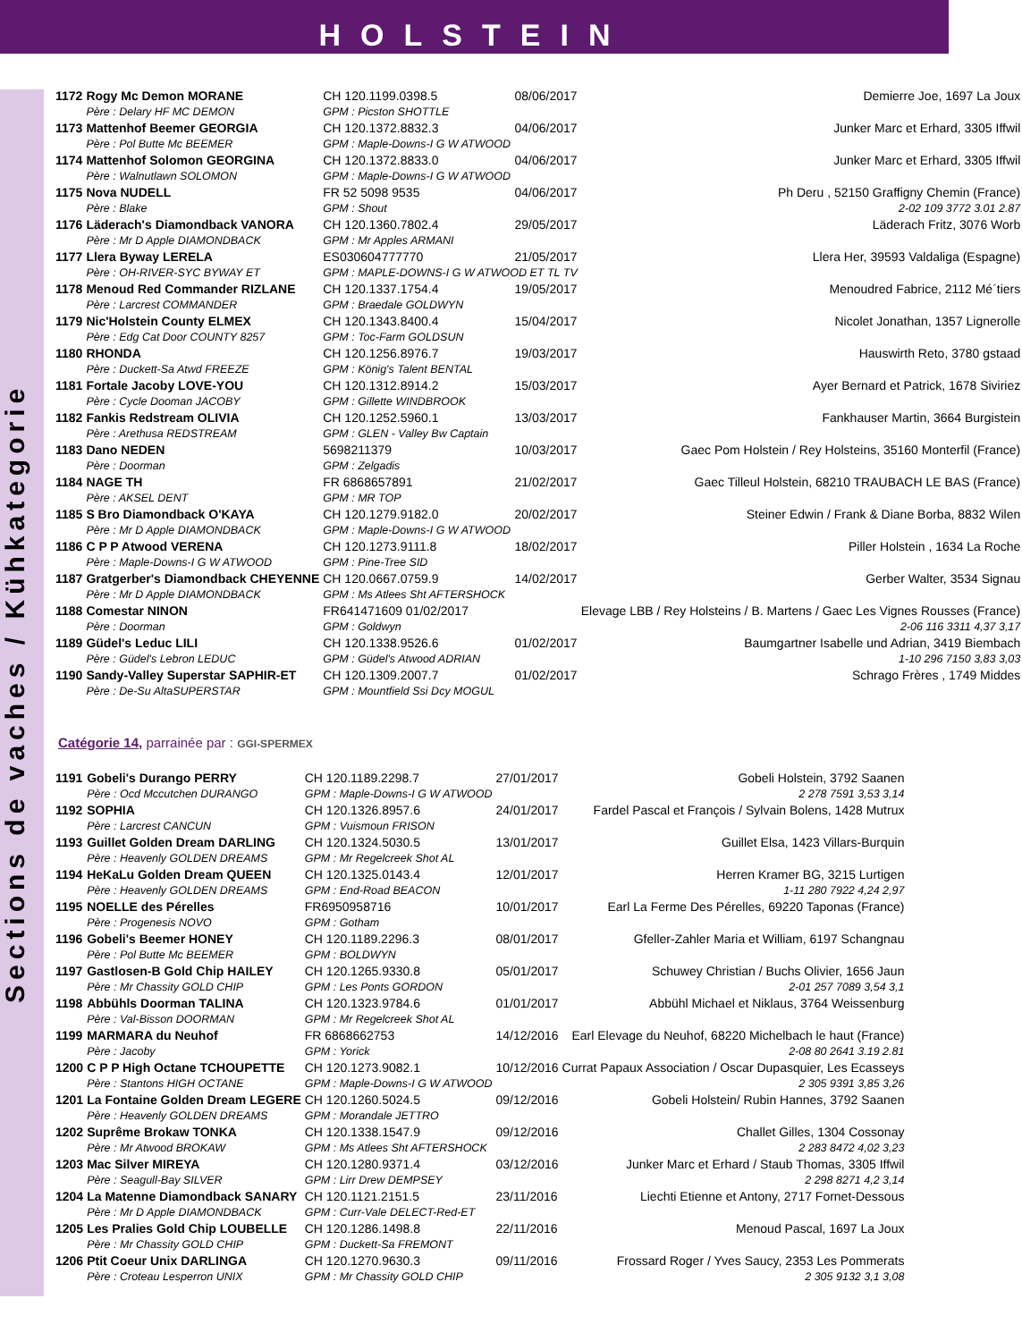HOLSTEIN
Sections de vaches / Kühkategorie
| 1172 | Rogy Mc Demon MORANE | CH 120.1199.0398.5 | 08/06/2017 | Demierre Joe, 1697 La Joux |
| | Père : Delary HF MC DEMON | GPM : Picston SHOTTLE | | |
| 1173 | Mattenhof Beemer GEORGIA | CH 120.1372.8832.3 | 04/06/2017 | Junker Marc et Erhard, 3305 Iffwil |
| | Père : Pol Butte Mc BEEMER | GPM : Maple-Downs-I G W ATWOOD | | |
| 1174 | Mattenhof Solomon GEORGINA | CH 120.1372.8833.0 | 04/06/2017 | Junker Marc et Erhard, 3305 Iffwil |
| | Père : Walnutlawn SOLOMON | GPM : Maple-Downs-I G W ATWOOD | | |
| 1175 | Nova NUDELL | FR 52 5098 9535 | 04/06/2017 | Ph Deru , 52150 Graffigny Chemin (France) |
| | Père : Blake | GPM : Shout | | 2-02 109 3772 3.01 2.87 |
| 1176 | Läderach's Diamondback VANORA | CH 120.1360.7802.4 | 29/05/2017 | Läderach Fritz, 3076 Worb |
| | Père : Mr D Apple DIAMONDBACK | GPM : Mr Apples ARMANI | | |
| 1177 | Llera Byway LERELA | ES030604777770 | 21/05/2017 | Llera Her, 39593 Valdaliga (Espagne) |
| | Père : OH-RIVER-SYC BYWAY ET | GPM : MAPLE-DOWNS-I G W ATWOOD ET TL TV | | |
| 1178 | Menoud Red Commander RIZLANE | CH 120.1337.1754.4 | 19/05/2017 | Menoudred Fabrice, 2112 Mé´tiers |
| | Père : Larcrest COMMANDER | GPM : Braedale GOLDWYN | | |
| 1179 | Nic'Holstein County ELMEX | CH 120.1343.8400.4 | 15/04/2017 | Nicolet Jonathan, 1357 Lignerolle |
| | Père : Edg Cat Door COUNTY 8257 | GPM : Toc-Farm GOLDSUN | | |
| 1180 | RHONDA | CH 120.1256.8976.7 | 19/03/2017 | Hauswirth Reto, 3780 gstaad |
| | Père : Duckett-Sa Atwd FREEZE | GPM : König's Talent BENTAL | | |
| 1181 | Fortale Jacoby LOVE-YOU | CH 120.1312.8914.2 | 15/03/2017 | Ayer Bernard et Patrick, 1678 Siviriez |
| | Père : Cycle Dooman JACOBY | GPM : Gillette WINDBROOK | | |
| 1182 | Fankis Redstream OLIVIA | CH 120.1252.5960.1 | 13/03/2017 | Fankhauser Martin, 3664 Burgistein |
| | Père : Arethusa REDSTREAM | GPM : GLEN - Valley Bw Captain | | |
| 1183 | Dano NEDEN | 5698211379 | 10/03/2017 | Gaec Pom Holstein / Rey Holsteins, 35160 Monterfil (France) |
| | Père : Doorman | GPM : Zelgadis | | |
| 1184 | NAGE TH | FR 6868657891 | 21/02/2017 | Gaec Tilleul Holstein, 68210 TRAUBACH LE BAS (France) |
| | Père : AKSEL DENT | GPM : MR TOP | | |
| 1185 | S Bro Diamondback O'KAYA | CH 120.1279.9182.0 | 20/02/2017 | Steiner Edwin / Frank & Diane Borba, 8832 Wilen |
| | Père : Mr D Apple DIAMONDBACK | GPM : Maple-Downs-I G W ATWOOD | | |
| 1186 | C P P Atwood VERENA | CH 120.1273.9111.8 | 18/02/2017 | Piller Holstein , 1634 La Roche |
| | Père : Maple-Downs-I G W ATWOOD | GPM : Pine-Tree SID | | |
| 1187 | Gratgerber's Diamondback CHEYENNE | CH 120.0667.0759.9 | 14/02/2017 | Gerber Walter, 3534 Signau |
| | Père : Mr D Apple DIAMONDBACK | GPM : Ms Atlees Sht AFTERSHOCK | | |
| 1188 | Comestar NINON | FR641471609 01/02/2017 | | Elevage LBB / Rey Holsteins / B. Martens / Gaec Les Vignes Rousses (France) |
| | Père : Doorman | GPM : Goldwyn | | 2-06 116 3311 4,37 3,17 |
| 1189 | Güdel's Leduc LILI | CH 120.1338.9526.6 | 01/02/2017 | Baumgartner Isabelle und Adrian, 3419 Biembach |
| | Père : Güdel's Lebron LEDUC | GPM : Güdel's Atwood ADRIAN | | 1-10 296 7150 3,83 3,03 |
| 1190 | Sandy-Valley Superstar SAPHIR-ET | CH 120.1309.2007.7 | 01/02/2017 | Schrago Frères , 1749 Middes |
| | Père : De-Su AltaSUPERSTAR | GPM : Mountfield Ssi Dcy MOGUL | | |
Catégorie 14, parrainée par : GGI-SPERMEX
| 1191 | Gobeli's Durango PERRY | CH 120.1189.2298.7 | 27/01/2017 | Gobeli Holstein, 3792 Saanen |
| | Père : Ocd Mccutchen DURANGO | GPM : Maple-Downs-I G W ATWOOD | | 2 278 7591 3,53 3,14 |
| 1192 | SOPHIA | CH 120.1326.8957.6 | 24/01/2017 | Fardel Pascal et François / Sylvain Bolens, 1428 Mutrux |
| | Père : Larcrest CANCUN | GPM : Vuismoun FRISON | | |
| 1193 | Guillet Golden Dream DARLING | CH 120.1324.5030.5 | 13/01/2017 | Guillet Elsa, 1423 Villars-Burquin |
| | Père : Heavenly GOLDEN DREAMS | GPM : Mr Regelcreek Shot AL | | |
| 1194 | HeKaLu Golden Dream QUEEN | CH 120.1325.0143.4 | 12/01/2017 | Herren Kramer BG, 3215 Lurtigen |
| | Père : Heavenly GOLDEN DREAMS | GPM : End-Road BEACON | | 1-11 280 7922 4,24 2,97 |
| 1195 | NOELLE des Pérelles | FR6950958716 | 10/01/2017 | Earl La Ferme Des Pérelles, 69220 Taponas (France) |
| | Père : Progenesis NOVO | GPM : Gotham | | |
| 1196 | Gobeli's Beemer HONEY | CH 120.1189.2296.3 | 08/01/2017 | Gfeller-Zahler Maria et William, 6197 Schangnau |
| | Père : Pol Butte Mc BEEMER | GPM : BOLDWYN | | |
| 1197 | Gastlosen-B Gold Chip HAILEY | CH 120.1265.9330.8 | 05/01/2017 | Schuwey Christian / Buchs Olivier, 1656 Jaun |
| | Père : Mr Chassity GOLD CHIP | GPM : Les Ponts GORDON | | 2-01 257 7089 3,54 3,1 |
| 1198 | Abbühls Doorman TALINA | CH 120.1323.9784.6 | 01/01/2017 | Abbühl Michael et Niklaus, 3764 Weissenburg |
| | Père : Val-Bisson DOORMAN | GPM : Mr Regelcreek Shot AL | | |
| 1199 | MARMARA du Neuhof | FR 6868662753 | 14/12/2016 | Earl Elevage du Neuhof, 68220 Michelbach le haut (France) |
| | Père : Jacoby | GPM : Yorick | | 2-08 80 2641 3.19 2.81 |
| 1200 | C P P High Octane TCHOUPETTE | CH 120.1273.9082.1 | 10/12/2016 | Currat Papaux Association / Oscar Dupasquier, Les Ecasseys |
| | Père : Stantons HIGH OCTANE | GPM : Maple-Downs-I G W ATWOOD | | 2 305 9391 3,85 3,26 |
| 1201 | La Fontaine Golden Dream LEGERE | CH 120.1260.5024.5 | 09/12/2016 | Gobeli Holstein/ Rubin Hannes, 3792 Saanen |
| | Père : Heavenly GOLDEN DREAMS | GPM : Morandale JETTRO | | |
| 1202 | Suprême Brokaw TONKA | CH 120.1338.1547.9 | 09/12/2016 | Challet Gilles, 1304 Cossonay |
| | Père : Mr Atwood BROKAW | GPM : Ms Atlees Sht AFTERSHOCK | | 2 283 8472 4,02 3,23 |
| 1203 | Mac Silver MIREYA | CH 120.1280.9371.4 | 03/12/2016 | Junker Marc et Erhard / Staub Thomas, 3305 Iffwil |
| | Père : Seagull-Bay SILVER | GPM : Lirr Drew DEMPSEY | | 2 298 8271 4,2 3,14 |
| 1204 | La Matenne Diamondback SANARY | CH 120.1121.2151.5 | 23/11/2016 | Liechti Etienne et Antony, 2717 Fornet-Dessous |
| | Père : Mr D Apple DIAMONDBACK | GPM : Curr-Vale DELECT-Red-ET | | |
| 1205 | Les Pralies Gold Chip LOUBELLE | CH 120.1286.1498.8 | 22/11/2016 | Menoud Pascal, 1697 La Joux |
| | Père : Mr Chassity GOLD CHIP | GPM : Duckett-Sa FREMONT | | |
| 1206 | Ptit Coeur Unix DARLINGA | CH 120.1270.9630.3 | 09/11/2016 | Frossard Roger / Yves Saucy, 2353 Les Pommerats |
| | Père : Croteau Lesperron UNIX | GPM : Mr Chassity GOLD CHIP | | 2 305 9132 3,1 3,08 |